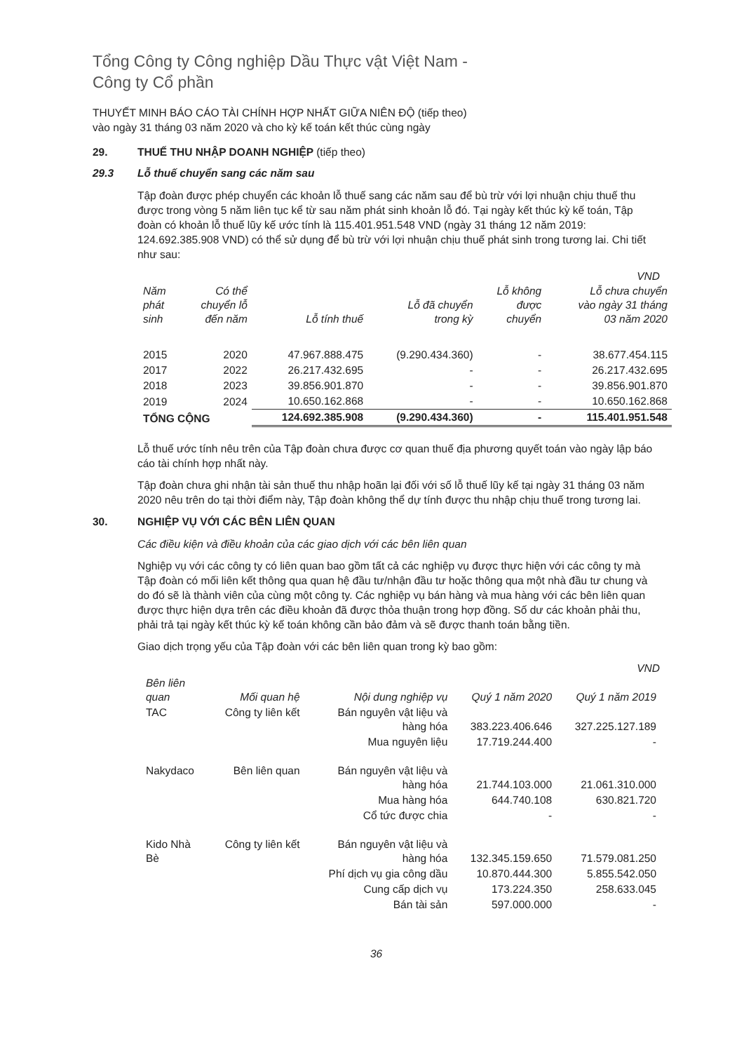Tổng Công ty Công nghiệp Dầu Thực vật Việt Nam -
Công ty Cổ phần
THUYẾT MINH BÁO CÁO TÀI CHÍNH HỢP NHẤT GIỮA NIÊN ĐỘ (tiếp theo)
vào ngày 31 tháng 03 năm 2020 và cho kỳ kế toán kết thúc cùng ngày
29. THUẾ THU NHẬP DOANH NGHIỆP (tiếp theo)
29.3 Lỗ thuế chuyển sang các năm sau
Tập đoàn được phép chuyển các khoản lỗ thuế sang các năm sau để bù trừ với lợi nhuận chịu thuế thu được trong vòng 5 năm liên tục kể từ sau năm phát sinh khoản lỗ đó. Tại ngày kết thúc kỳ kế toán, Tập đoàn có khoản lỗ thuế lũy kế ước tính là 115.401.951.548 VND (ngày 31 tháng 12 năm 2019: 124.692.385.908 VND) có thể sử dụng để bù trừ với lợi nhuận chịu thuế phát sinh trong tương lai. Chi tiết như sau:
VND
| Năm phát sinh | Có thể chuyển lỗ đến năm | Lỗ tính thuế | Lỗ đã chuyển trong kỳ | Lỗ không được chuyển | Lỗ chưa chuyển vào ngày 31 tháng 03 năm 2020 |
| --- | --- | --- | --- | --- | --- |
| 2015 | 2020 | 47.967.888.475 | (9.290.434.360) | - | 38.677.454.115 |
| 2017 | 2022 | 26.217.432.695 | - | - | 26.217.432.695 |
| 2018 | 2023 | 39.856.901.870 | - | - | 39.856.901.870 |
| 2019 | 2024 | 10.650.162.868 | - | - | 10.650.162.868 |
| TỔNG CỘNG | | 124.692.385.908 | (9.290.434.360) | - | 115.401.951.548 |
Lỗ thuế ước tính nêu trên của Tập đoàn chưa được cơ quan thuế địa phương quyết toán vào ngày lập báo cáo tài chính hợp nhất này.
Tập đoàn chưa ghi nhận tài sản thuế thu nhập hoãn lại đối với số lỗ thuế lũy kế tại ngày 31 tháng 03 năm 2020 nêu trên do tại thời điểm này, Tập đoàn không thể dự tính được thu nhập chịu thuế trong tương lai.
30. NGHIỆP VỤ VỚI CÁC BÊN LIÊN QUAN
Các điều kiện và điều khoản của các giao dịch với các bên liên quan
Nghiệp vụ với các công ty có liên quan bao gồm tất cả các nghiệp vụ được thực hiện với các công ty mà Tập đoàn có mối liên kết thông qua quan hệ đầu tư/nhận đầu tư hoặc thông qua một nhà đầu tư chung và do đó sẽ là thành viên của cùng một công ty. Các nghiệp vụ bán hàng và mua hàng với các bên liên quan được thực hiện dựa trên các điều khoản đã được thỏa thuận trong hợp đồng. Số dư các khoản phải thu, phải trả tại ngày kết thúc kỳ kế toán không cần bảo đảm và sẽ được thanh toán bằng tiền.
Giao dịch trọng yếu của Tập đoàn với các bên liên quan trong kỳ bao gồm:
VND
| Bên liên quan | Mối quan hệ | Nội dung nghiệp vụ | Quý 1 năm 2020 | Quý 1 năm 2019 |
| --- | --- | --- | --- | --- |
| TAC | Công ty liên kết | Bán nguyên vật liệu và hàng hóa | 383.223.406.646 | 327.225.127.189 |
| | | Mua nguyên liệu | 17.719.244.400 | - |
| Nakydaco | Bên liên quan | Bán nguyên vật liệu và hàng hóa | 21.744.103.000 | 21.061.310.000 |
| | | Mua hàng hóa | 644.740.108 | 630.821.720 |
| | | Cổ tức được chia | - | - |
| Kido Nhà Bè | Công ty liên kết | Bán nguyên vật liệu và hàng hóa | 132.345.159.650 | 71.579.081.250 |
| | | Phí dịch vụ gia công dầu | 10.870.444.300 | 5.855.542.050 |
| | | Cung cấp dịch vụ | 173.224.350 | 258.633.045 |
| | | Bán tài sản | 597.000.000 | - |
36